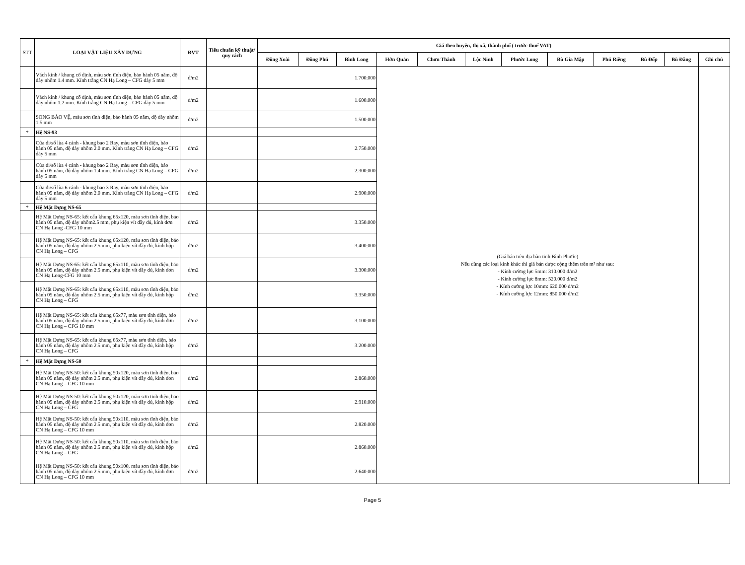| STT | LOẠI VẬT LIỆU XÂY DỰNG | ĐVT | Tiêu chuẩn kỹ thuật/ quy cách | Giá theo huyện, thị xã, thành phố ( trước thuế VAT) | | | | | | | | | | | |
| --- | --- | --- | --- | --- | --- | --- | --- | --- | --- | --- | --- | --- | --- | --- | --- |
| | | | | Đồng Xoài | Đồng Phú | Bình Long | Hớn Quản | Chơn Thành | Lộc Ninh | Phước Long | Bù Gia Mập | Phú Riềng | Bù Đốp | Bù Đăng | Ghi chú |
| | Vách kính / khung cố định, màu sơn tĩnh điện, bảo hành 05 năm, độ dày nhôm 1.4 mm. Kính trắng CN Hạ Long – CFG dày 5 mm | đ/m2 | | 1.700.000 | | | (Giá bán trên địa bàn tỉnh Bình Phước) Nếu dùng các loại kính khác thì giá bán được cộng thêm trên m² như sau: - Kính cường lực 5mm: 310.000 đ/m2 - Kính cường lực 8mm: 520.000 đ/m2 - Kính cường lực 10mm: 620.000 đ/m2 - Kính cường lực 12mm: 850.000 đ/m2 | | | | | | | | |
| | Vách kính / khung cố định, màu sơn tĩnh điện, bảo hành 05 năm, độ dày nhôm 1.2 mm. Kính trắng CN Hạ Long – CFG dày 5 mm | đ/m2 | | 1.600.000 | | | | | | | | | | | |
| | SONG BẢO VỆ, màu sơn tĩnh điện, bảo hành 05 năm, độ dày nhôm 1.5 mm | đ/m2 | | 1.500.000 | | | | | | | | | | | |
| * | Hệ NS-93 | | | | | | | | | | | | | | |
| | Cửa đi/sổ lùa 4 cánh - khung bao 2 Ray, màu sơn tĩnh điện, bảo hành 05 năm, độ dày nhôm 2.0 mm. Kính trắng CN Hạ Long – CFG dày 5 mm | đ/m2 | | 2.750.000 | | | | | | | | | | | |
| | Cửa đi/sổ lùa 4 cánh - khung bao 2 Ray, màu sơn tĩnh điện, bảo hành 05 năm, độ dày nhôm 1.4 mm. Kính trắng CN Hạ Long – CFG dày 5 mm | đ/m2 | | 2.300.000 | | | | | | | | | | | |
| | Cửa đi/sổ lùa 6 cánh - khung bao 3 Ray, màu sơn tĩnh điện, bảo hành 05 năm, độ dày nhôm 2.0 mm. Kính trắng CN Hạ Long – CFG dày 5 mm | đ/m2 | | 2.900.000 | | | | | | | | | | | |
| * | Hệ Mặt Dựng NS-65 | | | | | | | | | | | | | | |
| | Hệ Mặt Dựng NS-65: kết cấu khung 65x120, màu sơn tĩnh điện, bảo hành 05 năm, độ dày nhôm2.5 mm, phụ kiện vít đầy đủ, kính đơn CN Hạ Long -CFG 10 mm | đ/m2 | | 3.350.000 | | | | | | | | | | | |
| | Hệ Mặt Dựng NS-65: kết cấu khung 65x120, màu sơn tĩnh điện, bảo hành 05 năm, độ dày nhôm 2.5 mm, phụ kiện vít đầy đủ, kính hộp CN Hạ Long – CFG | đ/m2 | | 3.400.000 | | | | | | | | | | | |
| | Hệ Mặt Dựng NS-65: kết cấu khung 65x110, màu sơn tĩnh điện, bảo hành 05 năm, độ dày nhôm 2.5 mm, phụ kiện vít đầy đủ, kính đơn CN Hạ Long-CFG 10 mm | đ/m2 | | 3.300.000 | | | | | | | | | | | |
| | Hệ Mặt Dựng NS-65: kết cấu khung 65x110, màu sơn tĩnh điện, bảo hành 05 năm, độ dày nhôm 2.5 mm, phụ kiện vít đầy đủ, kính hộp CN Hạ Long – CFG | đ/m2 | | 3.350.000 | | | | | | | | | | | |
| | Hệ Mặt Dựng NS-65: kết cấu khung 65x77, màu sơn tĩnh điện, bảo hành 05 năm, độ dày nhôm 2.5 mm, phụ kiện vít đầy đủ, kính đơn CN Hạ Long – CFG 10 mm | đ/m2 | | 3.100.000 | | | | | | | | | | | |
| | Hệ Mặt Dựng NS-65: kết cấu khung 65x77, màu sơn tĩnh điện, bảo hành 05 năm, độ dày nhôm 2.5 mm, phụ kiện vít đầy đủ, kính hộp CN Hạ Long – CFG | đ/m2 | | 3.200.000 | | | | | | | | | | | |
| * | Hệ Mặt Dựng NS-50 | | | | | | | | | | | | | | |
| | Hệ Mặt Dựng NS-50: kết cấu khung 50x120, màu sơn tĩnh điện, bảo hành 05 năm, độ dày nhôm 2.5 mm, phụ kiện vít đầy đủ, kính đơn CN Hạ Long – CFG 10 mm | đ/m2 | | 2.860.000 | | | | | | | | | | | |
| | Hệ Mặt Dựng NS-50: kết cấu khung 50x120, màu sơn tĩnh điện, bảo hành 05 năm, độ dày nhôm 2.5 mm, phụ kiện vít đầy đủ, kính hộp CN Hạ Long – CFG | đ/m2 | | 2.910.000 | | | | | | | | | | | |
| | Hệ Mặt Dựng NS-50: kết cấu khung 50x110, màu sơn tĩnh điện, bảo hành 05 năm, độ dày nhôm 2.5 mm, phụ kiện vít đầy đủ, kính đơn CN Hạ Long – CFG 10 mm | đ/m2 | | 2.820.000 | | | | | | | | | | | |
| | Hệ Mặt Dựng NS-50: kết cấu khung 50x110, màu sơn tĩnh điện, bảo hành 05 năm, độ dày nhôm 2.5 mm, phụ kiện vít đầy đủ, kính hộp CN Hạ Long – CFG | đ/m2 | | 2.860.000 | | | | | | | | | | | |
| | Hệ Mặt Dựng NS-50: kết cấu khung 50x100, màu sơn tĩnh điện, bảo hành 05 năm, độ dày nhôm 2.5 mm, phụ kiện vít đầy đủ, kính đơn CN Hạ Long – CFG 10 mm | đ/m2 | | 2.640.000 | | | | | | | | | | | |
Page 5